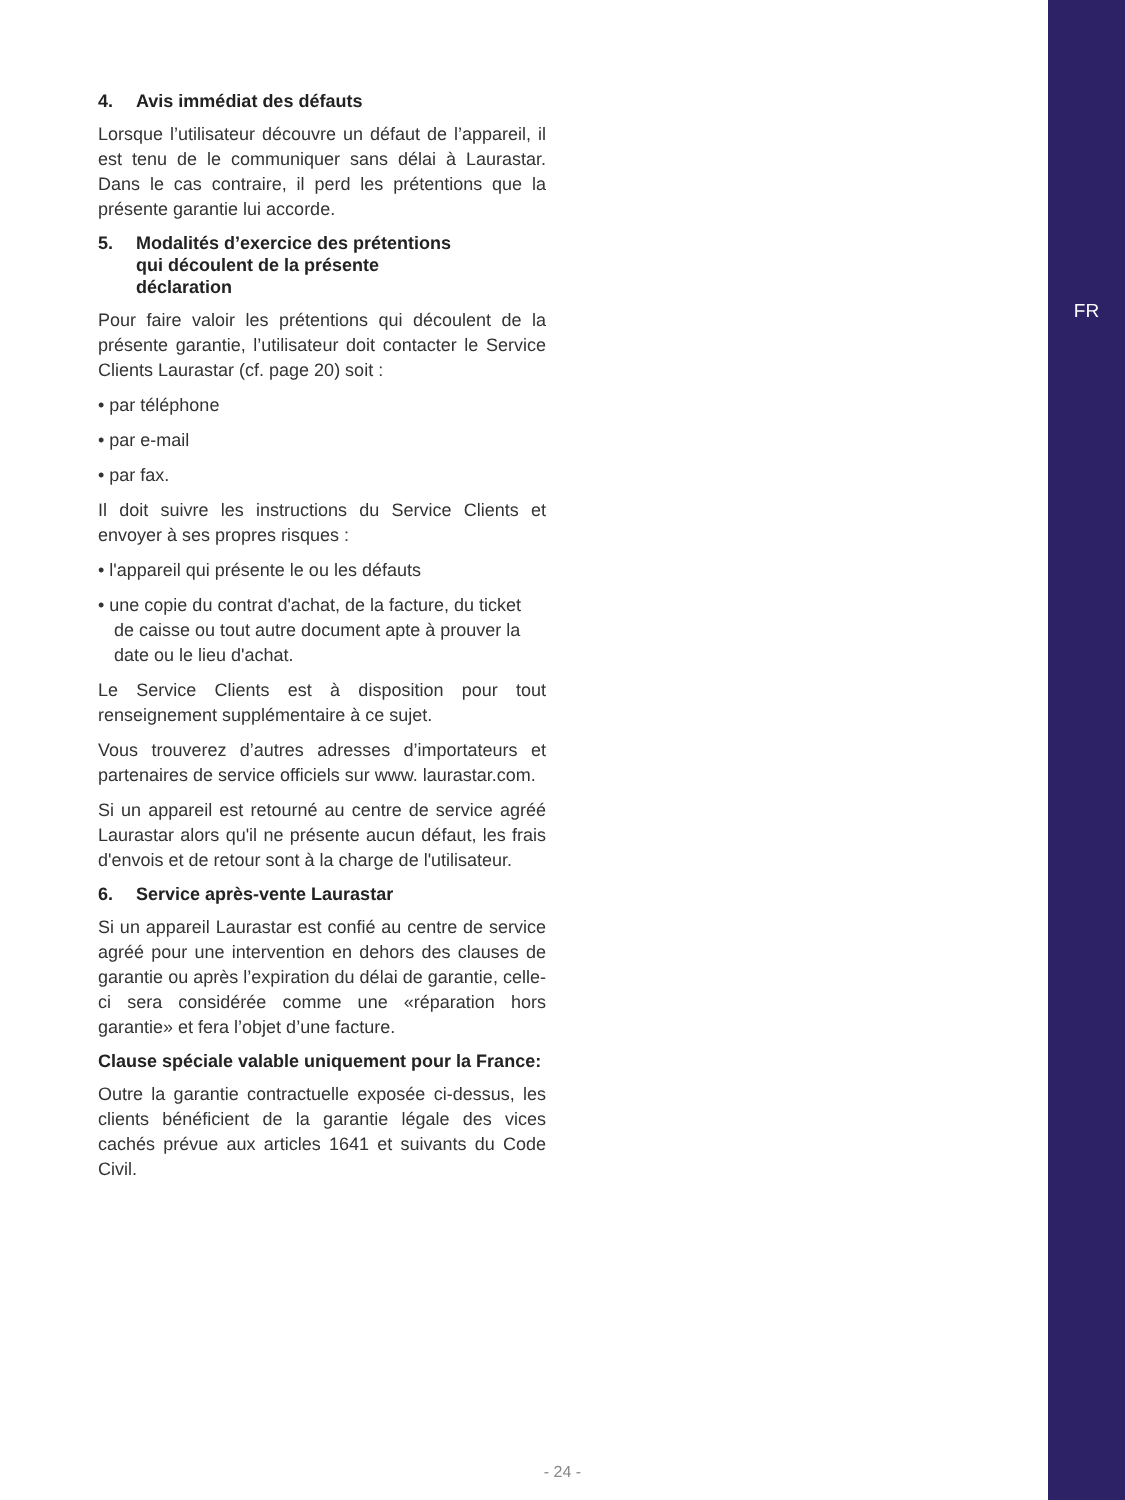FR
4. Avis immédiat des défauts
Lorsque l’utilisateur découvre un défaut de l’appareil, il est tenu de le communiquer sans délai à Laurastar. Dans le cas contraire, il perd les prétentions que la présente garantie lui accorde.
5. Modalités d’exercice des prétentions
qui découlent de la présente
déclaration
Pour faire valoir les prétentions qui découlent de la présente garantie, l’utilisateur doit contacter le Service Clients Laurastar (cf. page 20) soit :
• par téléphone
• par e-mail
• par fax.
Il doit suivre les instructions du Service Clients et envoyer à ses propres risques :
• l'appareil qui présente le ou les défauts
• une copie du contrat d'achat, de la facture, du ticket de caisse ou tout autre document apte à prouver la date ou le lieu d'achat.
Le Service Clients est à disposition pour tout renseignement supplémentaire à ce sujet.
Vous trouverez d’autres adresses d’importateurs et partenaires de service officiels sur www. laurastar.com.
Si un appareil est retourné au centre de service agréé Laurastar alors qu'il ne présente aucun défaut, les frais d'envois et de retour sont à la charge de l'utilisateur.
6. Service après-vente Laurastar
Si un appareil Laurastar est confié au centre de service agréé pour une intervention en dehors des clauses de garantie ou après l’expiration du délai de garantie, celle-ci sera considérée comme une «réparation hors garantie» et fera l’objet d’une facture.
Clause spéciale valable uniquement pour la France:
Outre la garantie contractuelle exposée ci-dessus, les clients bénéficient de la garantie légale des vices cachés prévue aux articles 1641 et suivants du Code Civil.
- 24 -